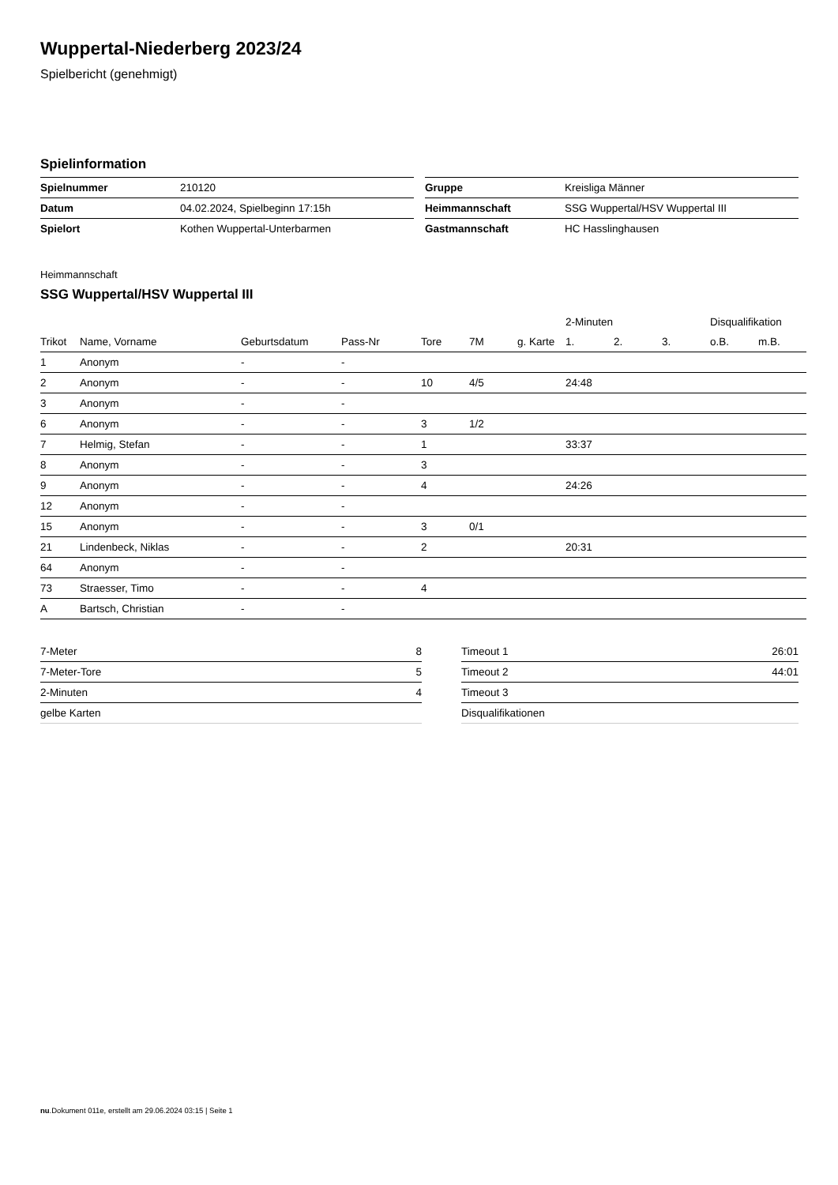Wuppertal-Niederberg 2023/24
Spielbericht (genehmigt)
Spielinformation
| Spielnummer | 210120 |
| Datum | 04.02.2024, Spielbeginn 17:15h |
| Spielort | Kothen Wuppertal-Unterbarmen |
| Gruppe | Kreisliga Männer |
| Heimmannschaft | SSG Wuppertal/HSV Wuppertal III |
| Gastmannschaft | HC Hasslinghausen |
Heimmannschaft
SSG Wuppertal/HSV Wuppertal III
| | | | | | | | 2-Minuten | | | Disqualifikation | |
| --- | --- | --- | --- | --- | --- | --- | --- | --- | --- | --- | --- |
| Trikot | Name, Vorname | Geburtsdatum | Pass-Nr | Tore | 7M | g. Karte | 1. | 2. | 3. | o.B. | m.B. |
| 1 | Anonym | - | - | | | | | | | | |
| 2 | Anonym | - | - | 10 | 4/5 | | 24:48 | | | | |
| 3 | Anonym | - | - | | | | | | | | |
| 6 | Anonym | - | - | 3 | 1/2 | | | | | | |
| 7 | Helmig, Stefan | - | - | 1 | | | 33:37 | | | | |
| 8 | Anonym | - | - | 3 | | | | | | | |
| 9 | Anonym | - | - | 4 | | | 24:26 | | | | |
| 12 | Anonym | - | - | | | | | | | | |
| 15 | Anonym | - | - | 3 | 0/1 | | | | | | |
| 21 | Lindenbeck, Niklas | - | - | 2 | | | 20:31 | | | | |
| 64 | Anonym | - | - | | | | | | | | |
| 73 | Straesser, Timo | - | - | 4 | | | | | | | |
| A | Bartsch, Christian | - | - | | | | | | | | |
| 7-Meter | 8 |
| 7-Meter-Tore | 5 |
| 2-Minuten | 4 |
| gelbe Karten | |
| Timeout 1 | 26:01 |
| Timeout 2 | 44:01 |
| Timeout 3 | |
| Disqualifikationen | |
nu.Dokument 011e, erstellt am 29.06.2024 03:15 | Seite 1